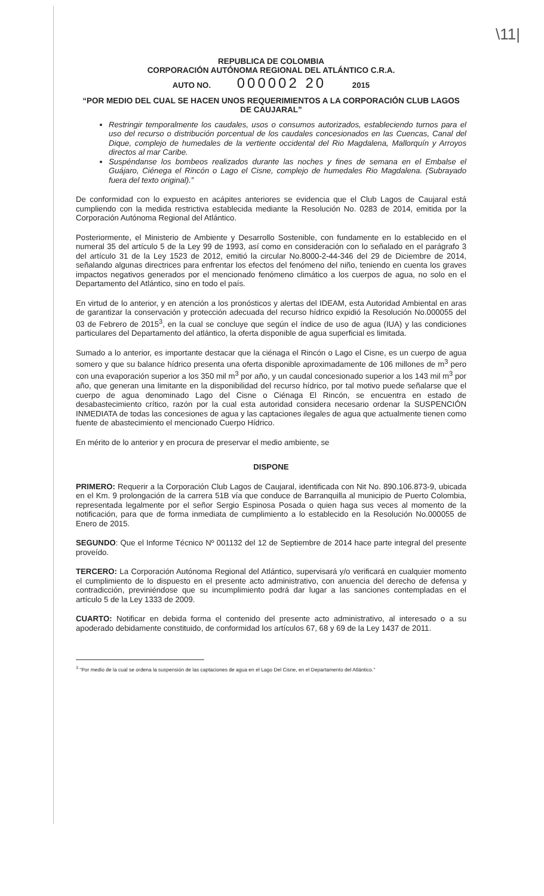\11|
REPUBLICA DE COLOMBIA
CORPORACIÓN AUTÓNOMA REGIONAL DEL ATLÁNTICO C.R.A.
AUTO NO. 000002 20 2015
“POR MEDIO DEL CUAL SE HACEN UNOS REQUERIMIENTOS A LA CORPORACIÓN CLUB LAGOS DE CAUJARAL”
Restringir temporalmente los caudales, usos o consumos autorizados, estableciendo turnos para el uso del recurso o distribución porcentual de los caudales concesionados en las Cuencas, Canal del Dique, complejo de humedales de la vertiente occidental del Rio Magdalena, Mallorquín y Arroyos directos al mar Caribe.
Suspéndanse los bombeos realizados durante las noches y fines de semana en el Embalse el Guájaro, Ciénega el Rincón o Lago el Cisne, complejo de humedales Rio Magdalena. (Subrayado fuera del texto original).”
De conformidad con lo expuesto en acápites anteriores se evidencia que el Club Lagos de Caujaral está cumpliendo con la medida restrictiva establecida mediante la Resolución No. 0283 de 2014, emitida por la Corporación Autónoma Regional del Atlántico.
Posteriormente, el Ministerio de Ambiente y Desarrollo Sostenible, con fundamente en lo establecido en el numeral 35 del artículo 5 de la Ley 99 de 1993, así como en consideración con lo señalado en el parágrafo 3 del artículo 31 de la Ley 1523 de 2012, emitió la circular No.8000-2-44-346 del 29 de Diciembre de 2014, señalando algunas directrices para enfrentar los efectos del fenómeno del niño, teniendo en cuenta los graves impactos negativos generados por el mencionado fenómeno climático a los cuerpos de agua, no solo en el Departamento del Atlántico, sino en todo el país.
En virtud de lo anterior, y en atención a los pronósticos y alertas del IDEAM, esta Autoridad Ambiental en aras de garantizar la conservación y protección adecuada del recurso hídrico expidió la Resolución No.000055 del 03 de Febrero de 2015<sup>3</sup>, en la cual se concluye que según el índice de uso de agua (IUA) y las condiciones particulares del Departamento del atlántico, la oferta disponible de agua superficial es limitada.
Sumado a lo anterior, es importante destacar que la ciénaga el Rincón o Lago el Cisne, es un cuerpo de agua somero y que su balance hídrico presenta una oferta disponible aproximadamente de 106 millones de m<sup>3</sup> pero con una evaporación superior a los 350 mil m<sup>3</sup> por año, y un caudal concesionado superior a los 143 mil m<sup>3</sup> por año, que generan una limitante en la disponibilidad del recurso hídrico, por tal motivo puede señalarse que el cuerpo de agua denominado Lago del Cisne o Ciénaga El Rincón, se encuentra en estado de desabastecimiento crítico, razón por la cual esta autoridad considera necesario ordenar la SUSPENCIÓN INMEDIATA de todas las concesiones de agua y las captaciones ilegales de agua que actualmente tienen como fuente de abastecimiento el mencionado Cuerpo Hídrico.
En mérito de lo anterior y en procura de preservar el medio ambiente, se
DISPONE
PRIMERO: Requerir a la Corporación Club Lagos de Caujaral, identificada con Nit No. 890.106.873-9, ubicada en el Km. 9 prolongación de la carrera 51B vía que conduce de Barranquilla al municipio de Puerto Colombia, representada legalmente por el señor Sergio Espinosa Posada o quien haga sus veces al momento de la notificación, para que de forma inmediata de cumplimiento a lo establecido en la Resolución No.000055 de Enero de 2015.
SEGUNDO: Que el Informe Técnico Nº 001132 del 12 de Septiembre de 2014 hace parte integral del presente proveído.
TERCERO: La Corporación Autónoma Regional del Atlántico, supervisará y/o verificará en cualquier momento el cumplimiento de lo dispuesto en el presente acto administrativo, con anuencia del derecho de defensa y contradicción, previniéndose que su incumplimiento podrá dar lugar a las sanciones contempladas en el artículo 5 de la Ley 1333 de 2009.
CUARTO: Notificar en debida forma el contenido del presente acto administrativo, al interesado o a su apoderado debidamente constituido, de conformidad los artículos 67, 68 y 69 de la Ley 1437 de 2011.
<sup>3</sup> “Por medio de la cual se ordena la suspensión de las captaciones de agua en el Lago Del Cisne, en el Departamento del Atlántico.”